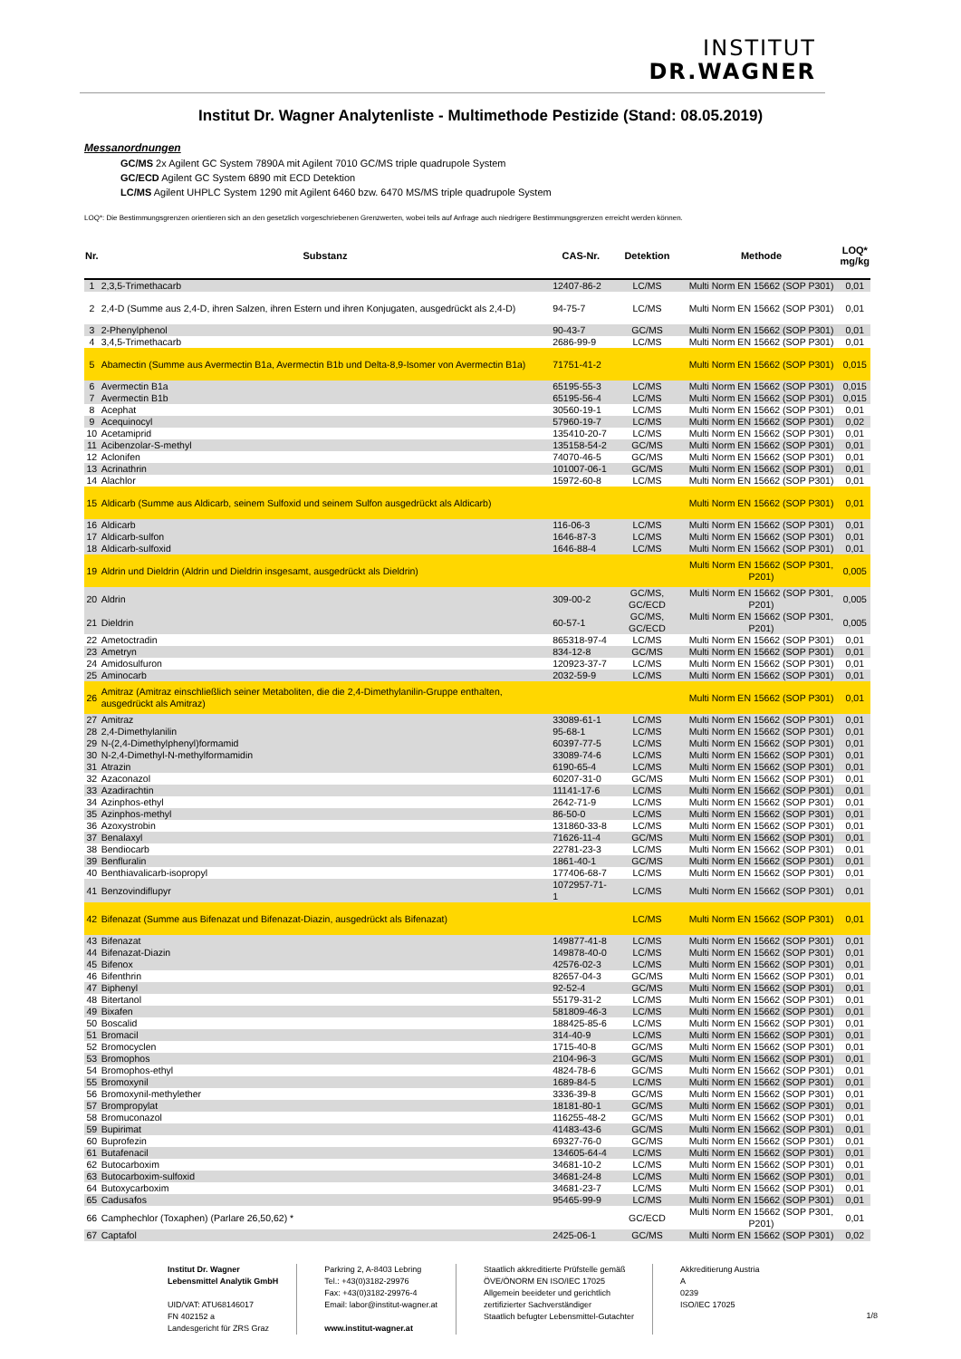INSTITUT
DR.WAGNER
Institut Dr. Wagner Analytenliste - Multimethode Pestizide (Stand: 08.05.2019)
Messanordnungen
GC/MS 2x Agilent GC System 7890A mit Agilent 7010 GC/MS triple quadrupole System
GC/ECD Agilent GC System 6890 mit ECD Detektion
LC/MS Agilent UHPLC System 1290 mit Agilent 6460 bzw. 6470 MS/MS triple quadrupole System
LOQ*: Die Bestimmungsgrenzen orientieren sich an den gesetzlich vorgeschriebenen Grenzwerten, wobei teils auf Anfrage auch niedrigere Bestimmungsgrenzen erreicht werden können.
| Nr. | Substanz | CAS-Nr. | Detektion | Methode | LOQ* mg/kg |
| --- | --- | --- | --- | --- | --- |
| 1 | 2,3,5-Trimethacarb | 12407-86-2 | LC/MS | Multi Norm EN 15662 (SOP P301) | 0,01 |
| 2 | 2,4-D (Summe aus 2,4-D, ihren Salzen, ihren Estern und ihren Konjugaten, ausgedrückt als 2,4-D) | 94-75-7 | LC/MS | Multi Norm EN 15662 (SOP P301) | 0,01 |
| 3 | 2-Phenylphenol | 90-43-7 | GC/MS | Multi Norm EN 15662 (SOP P301) | 0,01 |
| 4 | 3,4,5-Trimethacarb | 2686-99-9 | LC/MS | Multi Norm EN 15662 (SOP P301) | 0,01 |
| 5 | Abamectin (Summe aus Avermectin B1a, Avermectin B1b und Delta-8,9-Isomer von Avermectin B1a) | 71751-41-2 | | Multi Norm EN 15662 (SOP P301) | 0,015 |
| 6 | Avermectin B1a | 65195-55-3 | LC/MS | Multi Norm EN 15662 (SOP P301) | 0,015 |
| 7 | Avermectin B1b | 65195-56-4 | LC/MS | Multi Norm EN 15662 (SOP P301) | 0,015 |
| 8 | Acephat | 30560-19-1 | LC/MS | Multi Norm EN 15662 (SOP P301) | 0,01 |
| 9 | Acequinocyl | 57960-19-7 | LC/MS | Multi Norm EN 15662 (SOP P301) | 0,02 |
| 10 | Acetamiprid | 135410-20-7 | LC/MS | Multi Norm EN 15662 (SOP P301) | 0,01 |
| 11 | Acibenzolar-S-methyl | 135158-54-2 | GC/MS | Multi Norm EN 15662 (SOP P301) | 0,01 |
| 12 | Aclonifen | 74070-46-5 | GC/MS | Multi Norm EN 15662 (SOP P301) | 0,01 |
| 13 | Acrinathrin | 101007-06-1 | GC/MS | Multi Norm EN 15662 (SOP P301) | 0,01 |
| 14 | Alachlor | 15972-60-8 | LC/MS | Multi Norm EN 15662 (SOP P301) | 0,01 |
| 15 | Aldicarb (Summe aus Aldicarb, seinem Sulfoxid und seinem Sulfon ausgedrückt als Aldicarb) | | | Multi Norm EN 15662 (SOP P301) | 0,01 |
| 16 | Aldicarb | 116-06-3 | LC/MS | Multi Norm EN 15662 (SOP P301) | 0,01 |
| 17 | Aldicarb-sulfon | 1646-87-3 | LC/MS | Multi Norm EN 15662 (SOP P301) | 0,01 |
| 18 | Aldicarb-sulfoxid | 1646-88-4 | LC/MS | Multi Norm EN 15662 (SOP P301) | 0,01 |
| 19 | Aldrin und Dieldrin (Aldrin und Dieldrin insgesamt, ausgedrückt als Dieldrin) | | | Multi Norm EN 15662 (SOP P301, P201) | 0,005 |
| 20 | Aldrin | 309-00-2 | GC/MS, GC/ECD | Multi Norm EN 15662 (SOP P301, P201) | 0,005 |
| 21 | Dieldrin | 60-57-1 | GC/MS, GC/ECD | Multi Norm EN 15662 (SOP P301, P201) | 0,005 |
| 22 | Ametoctradin | 865318-97-4 | LC/MS | Multi Norm EN 15662 (SOP P301) | 0,01 |
| 23 | Ametryn | 834-12-8 | GC/MS | Multi Norm EN 15662 (SOP P301) | 0,01 |
| 24 | Amidosulfuron | 120923-37-7 | LC/MS | Multi Norm EN 15662 (SOP P301) | 0,01 |
| 25 | Aminocarb | 2032-59-9 | LC/MS | Multi Norm EN 15662 (SOP P301) | 0,01 |
| 26 | Amitraz (Amitraz einschließlich seiner Metaboliten, die die 2,4-Dimethylanilin-Gruppe enthalten, ausgedrückt als Amitraz) | | | Multi Norm EN 15662 (SOP P301) | 0,01 |
| 27 | Amitraz | 33089-61-1 | LC/MS | Multi Norm EN 15662 (SOP P301) | 0,01 |
| 28 | 2,4-Dimethylanilin | 95-68-1 | LC/MS | Multi Norm EN 15662 (SOP P301) | 0,01 |
| 29 | N-(2,4-Dimethylphenyl)formamid | 60397-77-5 | LC/MS | Multi Norm EN 15662 (SOP P301) | 0,01 |
| 30 | N-2,4-Dimethyl-N-methylformamidin | 33089-74-6 | LC/MS | Multi Norm EN 15662 (SOP P301) | 0,01 |
| 31 | Atrazin | 6190-65-4 | LC/MS | Multi Norm EN 15662 (SOP P301) | 0,01 |
| 32 | Azaconazol | 60207-31-0 | GC/MS | Multi Norm EN 15662 (SOP P301) | 0,01 |
| 33 | Azadirachtin | 11141-17-6 | LC/MS | Multi Norm EN 15662 (SOP P301) | 0,01 |
| 34 | Azinphos-ethyl | 2642-71-9 | LC/MS | Multi Norm EN 15662 (SOP P301) | 0,01 |
| 35 | Azinphos-methyl | 86-50-0 | LC/MS | Multi Norm EN 15662 (SOP P301) | 0,01 |
| 36 | Azoxystrobin | 131860-33-8 | LC/MS | Multi Norm EN 15662 (SOP P301) | 0,01 |
| 37 | Benalaxyl | 71626-11-4 | GC/MS | Multi Norm EN 15662 (SOP P301) | 0,01 |
| 38 | Bendiocarb | 22781-23-3 | LC/MS | Multi Norm EN 15662 (SOP P301) | 0,01 |
| 39 | Benfluralin | 1861-40-1 | GC/MS | Multi Norm EN 15662 (SOP P301) | 0,01 |
| 40 | Benthiavalicarb-isopropyl | 177406-68-7 | LC/MS | Multi Norm EN 15662 (SOP P301) | 0,01 |
| 41 | Benzovindiflupyr | 1072957-71-1 | LC/MS | Multi Norm EN 15662 (SOP P301) | 0,01 |
| 42 | Bifenazat (Summe aus Bifenazat und Bifenazat-Diazin, ausgedrückt als Bifenazat) | | LC/MS | Multi Norm EN 15662 (SOP P301) | 0,01 |
| 43 | Bifenazat | 149877-41-8 | LC/MS | Multi Norm EN 15662 (SOP P301) | 0,01 |
| 44 | Bifenazat-Diazin | 149878-40-0 | LC/MS | Multi Norm EN 15662 (SOP P301) | 0,01 |
| 45 | Bifenox | 42576-02-3 | LC/MS | Multi Norm EN 15662 (SOP P301) | 0,01 |
| 46 | Bifenthrin | 82657-04-3 | GC/MS | Multi Norm EN 15662 (SOP P301) | 0,01 |
| 47 | Biphenyl | 92-52-4 | GC/MS | Multi Norm EN 15662 (SOP P301) | 0,01 |
| 48 | Bitertanol | 55179-31-2 | LC/MS | Multi Norm EN 15662 (SOP P301) | 0,01 |
| 49 | Bixafen | 581809-46-3 | LC/MS | Multi Norm EN 15662 (SOP P301) | 0,01 |
| 50 | Boscalid | 188425-85-6 | LC/MS | Multi Norm EN 15662 (SOP P301) | 0,01 |
| 51 | Bromacil | 314-40-9 | LC/MS | Multi Norm EN 15662 (SOP P301) | 0,01 |
| 52 | Bromocyclen | 1715-40-8 | GC/MS | Multi Norm EN 15662 (SOP P301) | 0,01 |
| 53 | Bromophos | 2104-96-3 | GC/MS | Multi Norm EN 15662 (SOP P301) | 0,01 |
| 54 | Bromophos-ethyl | 4824-78-6 | GC/MS | Multi Norm EN 15662 (SOP P301) | 0,01 |
| 55 | Bromoxynil | 1689-84-5 | LC/MS | Multi Norm EN 15662 (SOP P301) | 0,01 |
| 56 | Bromoxynil-methylether | 3336-39-8 | GC/MS | Multi Norm EN 15662 (SOP P301) | 0,01 |
| 57 | Brompropylat | 18181-80-1 | GC/MS | Multi Norm EN 15662 (SOP P301) | 0,01 |
| 58 | Bromuconazol | 116255-48-2 | GC/MS | Multi Norm EN 15662 (SOP P301) | 0,01 |
| 59 | Bupirimat | 41483-43-6 | GC/MS | Multi Norm EN 15662 (SOP P301) | 0,01 |
| 60 | Buprofezin | 69327-76-0 | GC/MS | Multi Norm EN 15662 (SOP P301) | 0,01 |
| 61 | Butafenacil | 134605-64-4 | LC/MS | Multi Norm EN 15662 (SOP P301) | 0,01 |
| 62 | Butocarboxim | 34681-10-2 | LC/MS | Multi Norm EN 15662 (SOP P301) | 0,01 |
| 63 | Butocarboxim-sulfoxid | 34681-24-8 | LC/MS | Multi Norm EN 15662 (SOP P301) | 0,01 |
| 64 | Butoxycarboxim | 34681-23-7 | LC/MS | Multi Norm EN 15662 (SOP P301) | 0,01 |
| 65 | Cadusafos | 95465-99-9 | LC/MS | Multi Norm EN 15662 (SOP P301) | 0,01 |
| 66 | Camphechlor (Toxaphen) (Parlare 26,50,62) * | | GC/ECD | Multi Norm EN 15662 (SOP P301, P201) | 0,01 |
| 67 | Captafol | 2425-06-1 | GC/MS | Multi Norm EN 15662 (SOP P301) | 0,02 |
Institut Dr. Wagner
Lebensmittel Analytik GmbH
UID/VAT: ATU68146017
FN 402152 a
Landesgericht für ZRS Graz
Parkring 2, A-8403 Lebring
Tel.: +43(0)3182-29976
Fax: +43(0)3182-29976-4
Email: labor@institut-wagner.at
www.institut-wagner.at
Staatlich akkreditierte Prüfstelle gemäß
ÖVE/ÖNORM EN ISO/IEC 17025
Allgemein beeideter und gerichtlich
zertifizierter Sachverständiger
Staatlich befugter Lebensmittel-Gutachter
Akkreditierung Austria
A
0239
ISO/IEC 17025
1/8